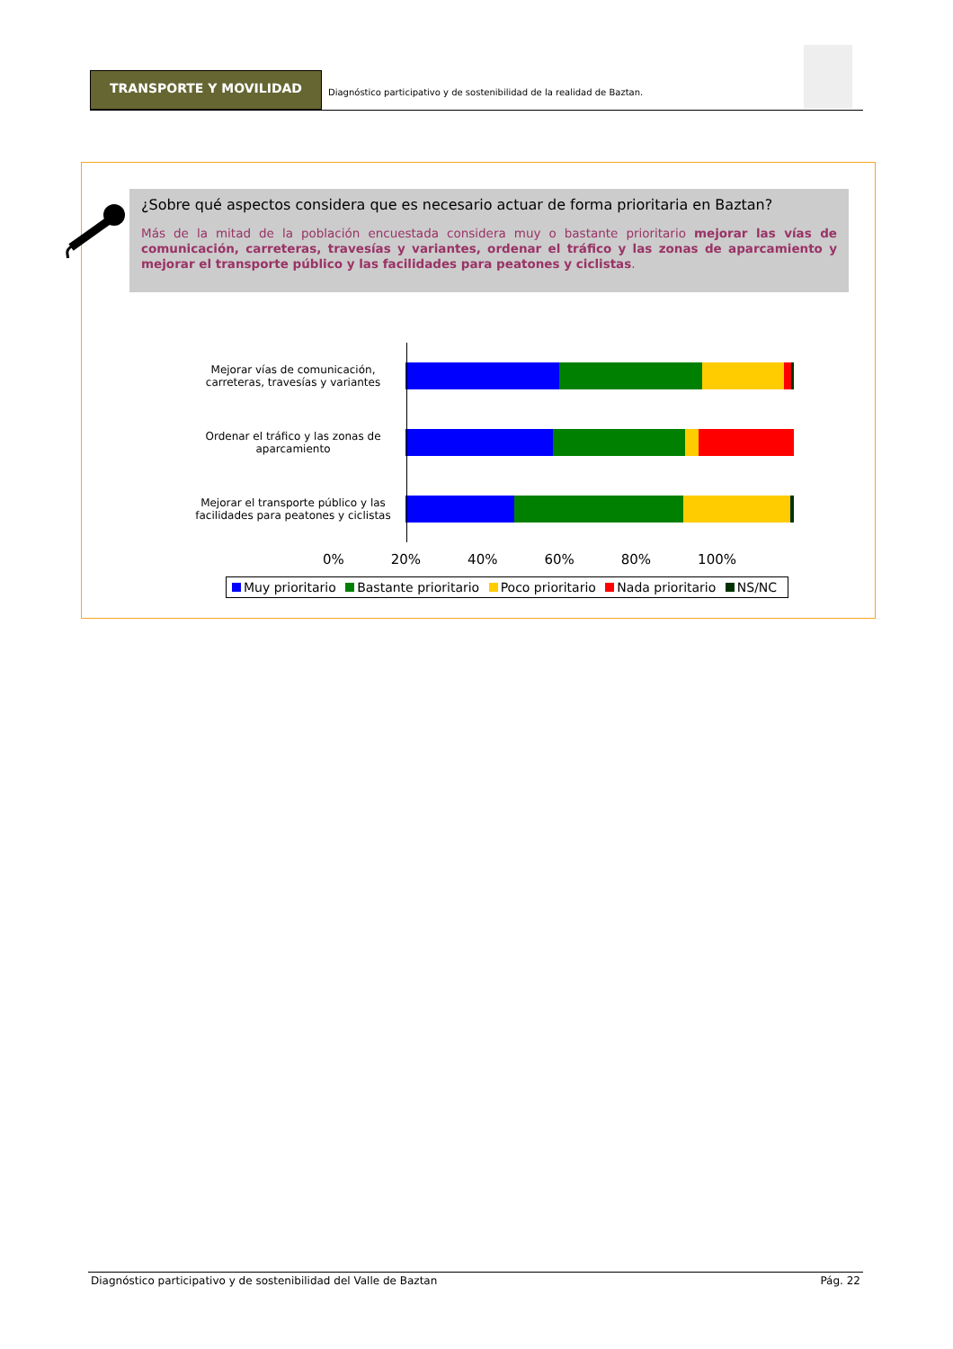TRANSPORTE Y MOVILIDAD
Diagnóstico participativo y de sostenibilidad de la realidad de Baztan.
¿Sobre qué aspectos considera que es necesario actuar de forma prioritaria en Baztan?
Más de la mitad de la población encuestada considera muy o bastante prioritario mejorar las vías de comunicación, carreteras, travesías y variantes, ordenar el tráfico y las zonas de aparcamiento y mejorar el transporte público y las facilidades para peatones y ciclistas.
Mejorar vías de comunicación, carreteras, travesías y variantes
Ordenar el tráfico y las zonas de aparcamiento
Mejorar el transporte público y las facilidades para peatones y ciclistas
0% 20% 40% 60% 80% 100%
Muy prioritario Bastante prioritario Poco prioritario Nada prioritario NS/NC
Diagnóstico participativo y de sostenibilidad del Valle de Baztan Pág. 22